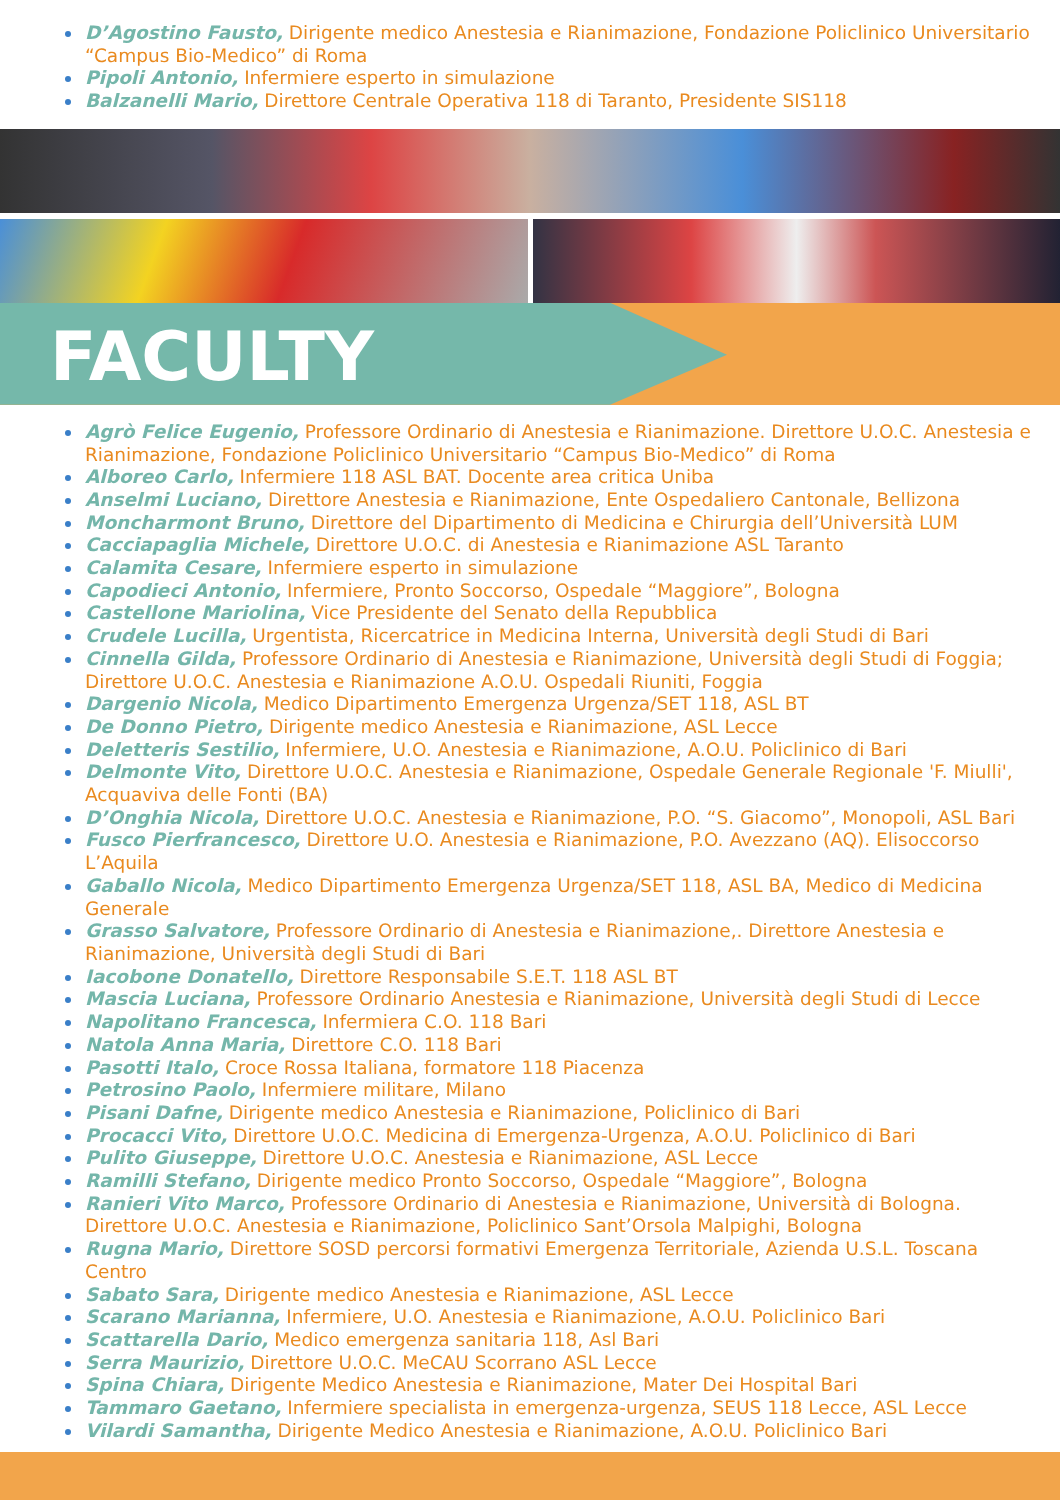D’Agostino Fausto, Dirigente medico Anestesia e Rianimazione, Fondazione Policlinico Universitario “Campus Bio-Medico” di Roma
Pipoli Antonio, Infermiere esperto in simulazione
Balzanelli Mario, Direttore Centrale Operativa 118 di Taranto, Presidente SIS118
FACULTY
Agrò Felice Eugenio, Professore Ordinario di Anestesia e Rianimazione. Direttore U.O.C. Anestesia e Rianimazione, Fondazione Policlinico Universitario “Campus Bio-Medico” di Roma
Alboreo Carlo, Infermiere 118 ASL BAT. Docente area critica Uniba
Anselmi Luciano, Direttore Anestesia e Rianimazione, Ente Ospedaliero Cantonale, Bellizona
Moncharmont Bruno, Direttore del Dipartimento di Medicina e Chirurgia dell’Università LUM
Cacciapaglia Michele, Direttore U.O.C. di Anestesia e Rianimazione ASL Taranto
Calamita Cesare, Infermiere esperto in simulazione
Capodieci Antonio, Infermiere, Pronto Soccorso, Ospedale “Maggiore”, Bologna
Castellone Mariolina, Vice Presidente del Senato della Repubblica
Crudele Lucilla, Urgentista, Ricercatrice in Medicina Interna, Università degli Studi di Bari
Cinnella Gilda, Professore Ordinario di Anestesia e Rianimazione, Università degli Studi di Foggia; Direttore U.O.C. Anestesia e Rianimazione A.O.U. Ospedali Riuniti, Foggia
Dargenio Nicola, Medico Dipartimento Emergenza Urgenza/SET 118, ASL BT
De Donno Pietro, Dirigente medico Anestesia e Rianimazione, ASL Lecce
Deletteris Sestilio, Infermiere, U.O. Anestesia e Rianimazione, A.O.U. Policlinico di Bari
Delmonte Vito, Direttore U.O.C. Anestesia e Rianimazione, Ospedale Generale Regionale 'F. Miulli', Acquaviva delle Fonti (BA)
D’Onghia Nicola, Direttore U.O.C. Anestesia e Rianimazione, P.O. “S. Giacomo”, Monopoli, ASL Bari
Fusco Pierfrancesco, Direttore U.O. Anestesia e Rianimazione, P.O. Avezzano (AQ). Elisoccorso L’Aquila
Gaballo Nicola, Medico Dipartimento Emergenza Urgenza/SET 118, ASL BA, Medico di Medicina Generale
Grasso Salvatore, Professore Ordinario di Anestesia e Rianimazione,. Direttore Anestesia e Rianimazione, Università degli Studi di Bari
Iacobone Donatello, Direttore Responsabile S.E.T. 118 ASL BT
Mascia Luciana, Professore Ordinario Anestesia e Rianimazione, Università degli Studi di Lecce
Napolitano Francesca, Infermiera C.O. 118 Bari
Natola Anna Maria, Direttore C.O. 118 Bari
Pasotti Italo, Croce Rossa Italiana, formatore 118 Piacenza
Petrosino Paolo, Infermiere militare, Milano
Pisani Dafne, Dirigente medico Anestesia e Rianimazione, Policlinico di Bari
Procacci Vito, Direttore U.O.C. Medicina di Emergenza-Urgenza, A.O.U. Policlinico di Bari
Pulito Giuseppe, Direttore U.O.C. Anestesia e Rianimazione, ASL Lecce
Ramilli Stefano, Dirigente medico Pronto Soccorso, Ospedale “Maggiore”, Bologna
Ranieri Vito Marco, Professore Ordinario di Anestesia e Rianimazione, Università di Bologna. Direttore U.O.C. Anestesia e Rianimazione, Policlinico Sant’Orsola Malpighi, Bologna
Rugna Mario, Direttore SOSD percorsi formativi Emergenza Territoriale, Azienda U.S.L. Toscana Centro
Sabato Sara, Dirigente medico Anestesia e Rianimazione, ASL Lecce
Scarano Marianna, Infermiere, U.O. Anestesia e Rianimazione, A.O.U. Policlinico Bari
Scattarella Dario, Medico emergenza sanitaria 118, Asl Bari
Serra Maurizio, Direttore U.O.C. MeCAU Scorrano ASL Lecce
Spina Chiara, Dirigente Medico Anestesia e Rianimazione, Mater Dei Hospital Bari
Tammaro Gaetano, Infermiere specialista in emergenza-urgenza, SEUS 118 Lecce, ASL Lecce
Vilardi Samantha, Dirigente Medico Anestesia e Rianimazione, A.O.U. Policlinico Bari